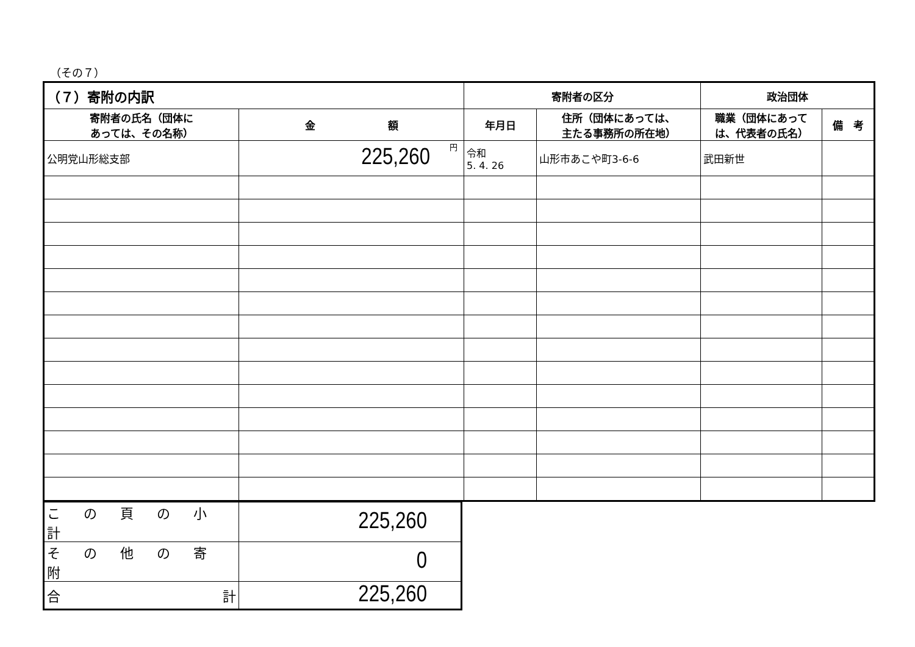（その７）
| （７）寄附の内訳 | | 寄附者の区分 | | 政治団体 | |
| --- | --- | --- | --- | --- | --- |
| 寄附者の氏名（団体に あっては、その名称） | 金 額 | 年月日 | 住所（団体にあっては、 主たる事務所の所在地） | 職業（団体にあって は、代表者の氏名） | 備 考 |
| 公明党山形総支部 | 円 225,260 | 令和 5. 4. 26 | 山形市あこや町3-6-6 | 武田新世 | |
| この頁の小計 | 225,260 |
| その他の寄附 | 0 |
| 合 計 | 225,260 |